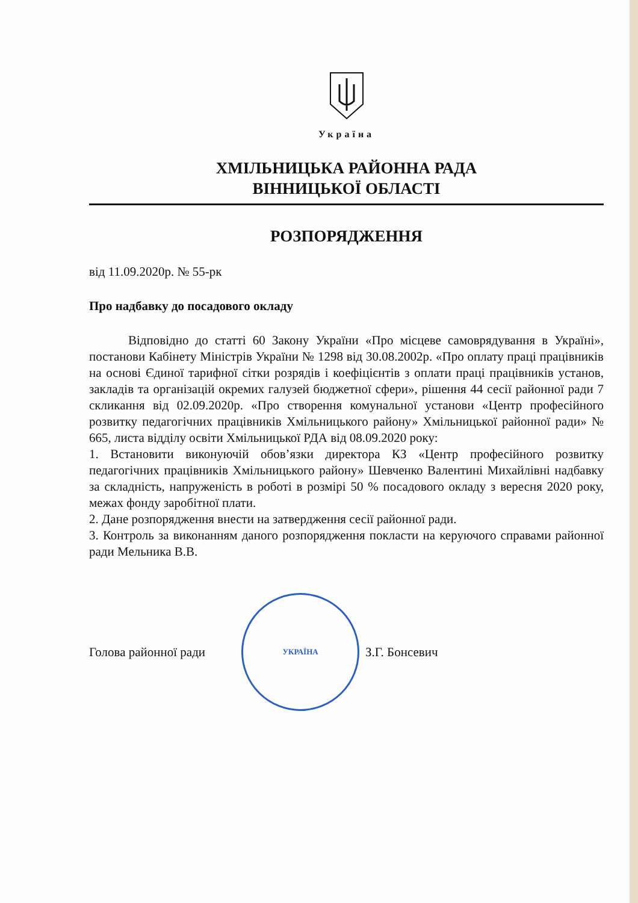Україна
ХМІЛЬНИЦЬКА РАЙОННА РАДА
ВІННИЦЬКОЇ ОБЛАСТІ
РОЗПОРЯДЖЕННЯ
від 11.09.2020р. № 55-рк
Про надбавку до посадового окладу
Відповідно до статті 60 Закону України «Про місцеве самоврядування в Україні», постанови Кабінету Міністрів України № 1298 від 30.08.2002р. «Про оплату праці працівників на основі Єдиної тарифної сітки розрядів і коефіцієнтів з оплати праці працівників установ, закладів та організацій окремих галузей бюджетної сфери», рішення 44 сесії районної ради 7 скликання від 02.09.2020р. «Про створення комунальної установи «Центр професійного розвитку педагогічних працівників Хмільницького району» Хмільницької районної ради» № 665, листа відділу освіти Хмільницької РДА від 08.09.2020 року:
1. Встановити виконуючій обов’язки директора КЗ «Центр професійного розвитку педагогічних працівників Хмільницького району» Шевченко Валентині Михайлівні надбавку за складність, напруженість в роботі в розмірі 50 % посадового окладу з вересня 2020 року, межах фонду заробітної плати.
2. Дане розпорядження внести на затвердження сесії районної ради.
3. Контроль за виконанням даного розпорядження покласти на керуючого справами районної ради Мельника В.В.
Голова районної ради
УКРАЇНА
З.Г. Бонсевич